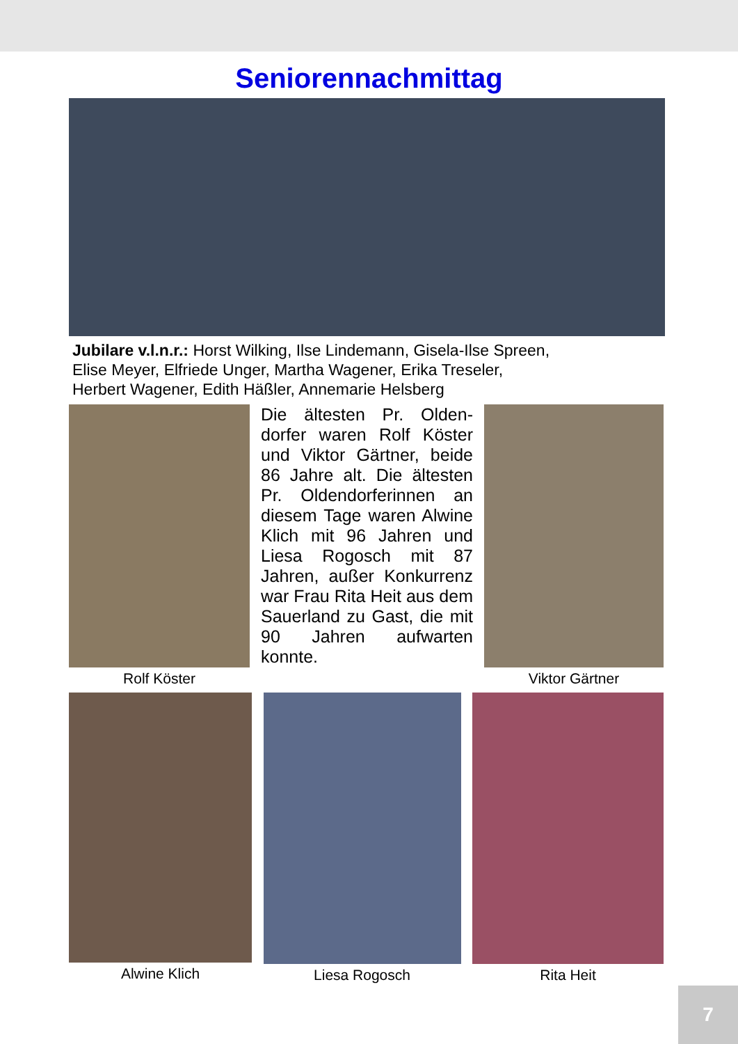Seniorennachmittag
Jubilare v.l.n.r.: Horst Wilking, Ilse Lindemann, Gisela-Ilse Spreen,
Elise Meyer, Elfriede Unger, Martha Wagener, Erika Treseler,
Herbert Wagener, Edith Häßler, Annemarie Helsberg
Rolf Köster
Die ältesten Pr. Olden­dorfer waren Rolf Köster und Viktor Gärtner, beide 86 Jahre alt. Die ältesten Pr. Oldendorferinnen an diesem Tage waren Al­wine Klich mit 96 Jahren und Liesa Rogosch mit 87 Jahren, außer Konkur­renz war Frau Rita Heit aus dem Sauerland zu Gast, die mit 90 Jahren aufwarten konnte.
Viktor Gärtner
Alwine Klich Liesa Rogosch Rita Heit
7